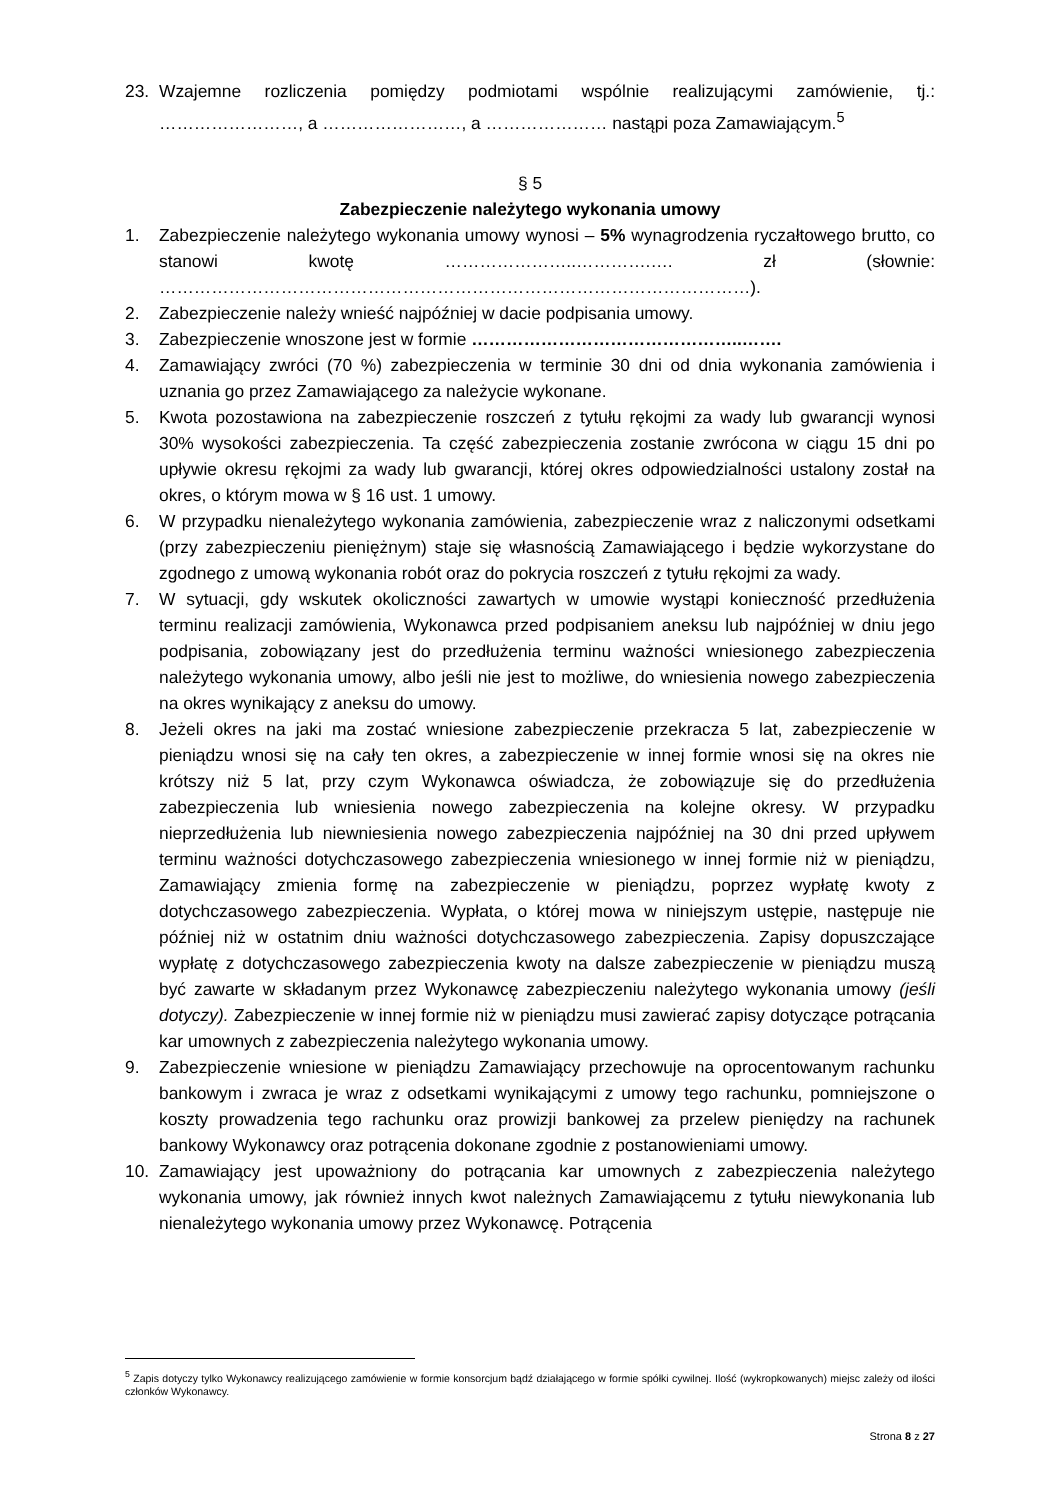23. Wzajemne rozliczenia pomiędzy podmiotami wspólnie realizującymi zamówienie, tj.: ……………………, a ……………………, a ………………… nastąpi poza Zamawiającym.<sup>5</sup>
§ 5
Zabezpieczenie należytego wykonania umowy
1. Zabezpieczenie należytego wykonania umowy wynosi – 5% wynagrodzenia ryczałtowego brutto, co stanowi kwotę …………………..………….…. zł (słownie: …………………………………………………………………………………………).
2. Zabezpieczenie należy wnieść najpóźniej w dacie podpisania umowy.
3. Zabezpieczenie wnoszone jest w formie ………………………………………..…….
4. Zamawiający zwróci (70 %) zabezpieczenia w terminie 30 dni od dnia wykonania zamówienia i uznania go przez Zamawiającego za należycie wykonane.
5. Kwota pozostawiona na zabezpieczenie roszczeń z tytułu rękojmi za wady lub gwarancji wynosi 30% wysokości zabezpieczenia. Ta część zabezpieczenia zostanie zwrócona w ciągu 15 dni po upływie okresu rękojmi za wady lub gwarancji, której okres odpowiedzialności ustalony został na okres, o którym mowa w § 16 ust. 1 umowy.
6. W przypadku nienależytego wykonania zamówienia, zabezpieczenie wraz z naliczonymi odsetkami (przy zabezpieczeniu pieniężnym) staje się własnością Zamawiającego i będzie wykorzystane do zgodnego z umową wykonania robót oraz do pokrycia roszczeń z tytułu rękojmi za wady.
7. W sytuacji, gdy wskutek okoliczności zawartych w umowie wystąpi konieczność przedłużenia terminu realizacji zamówienia, Wykonawca przed podpisaniem aneksu lub najpóźniej w dniu jego podpisania, zobowiązany jest do przedłużenia terminu ważności wniesionego zabezpieczenia należytego wykonania umowy, albo jeśli nie jest to możliwe, do wniesienia nowego zabezpieczenia na okres wynikający z aneksu do umowy.
8. Jeżeli okres na jaki ma zostać wniesione zabezpieczenie przekracza 5 lat, zabezpieczenie w pieniądzu wnosi się na cały ten okres, a zabezpieczenie w innej formie wnosi się na okres nie krótszy niż 5 lat, przy czym Wykonawca oświadcza, że zobowiązuje się do przedłużenia zabezpieczenia lub wniesienia nowego zabezpieczenia na kolejne okresy. W przypadku nieprzedłużenia lub niewniesienia nowego zabezpieczenia najpóźniej na 30 dni przed upływem terminu ważności dotychczasowego zabezpieczenia wniesionego w innej formie niż w pieniądzu, Zamawiający zmienia formę na zabezpieczenie w pieniądzu, poprzez wypłatę kwoty z dotychczasowego zabezpieczenia. Wypłata, o której mowa w niniejszym ustępie, następuje nie później niż w ostatnim dniu ważności dotychczasowego zabezpieczenia. Zapisy dopuszczające wypłatę z dotychczasowego zabezpieczenia kwoty na dalsze zabezpieczenie w pieniądzu muszą być zawarte w składanym przez Wykonawcę zabezpieczeniu należytego wykonania umowy (jeśli dotyczy). Zabezpieczenie w innej formie niż w pieniądzu musi zawierać zapisy dotyczące potrącania kar umownych z zabezpieczenia należytego wykonania umowy.
9. Zabezpieczenie wniesione w pieniądzu Zamawiający przechowuje na oprocentowanym rachunku bankowym i zwraca je wraz z odsetkami wynikającymi z umowy tego rachunku, pomniejszone o koszty prowadzenia tego rachunku oraz prowizji bankowej za przelew pieniędzy na rachunek bankowy Wykonawcy oraz potrącenia dokonane zgodnie z postanowieniami umowy.
10. Zamawiający jest upoważniony do potrącania kar umownych z zabezpieczenia należytego wykonania umowy, jak również innych kwot należnych Zamawiającemu z tytułu niewykonania lub nienależytego wykonania umowy przez Wykonawcę. Potrącenia
<sup>5</sup> Zapis dotyczy tylko Wykonawcy realizującego zamówienie w formie konsorcjum bądź działającego w formie spółki cywilnej. Ilość (wykropkowanych) miejsc zależy od ilości członków Wykonawcy.
Strona 8 z 27